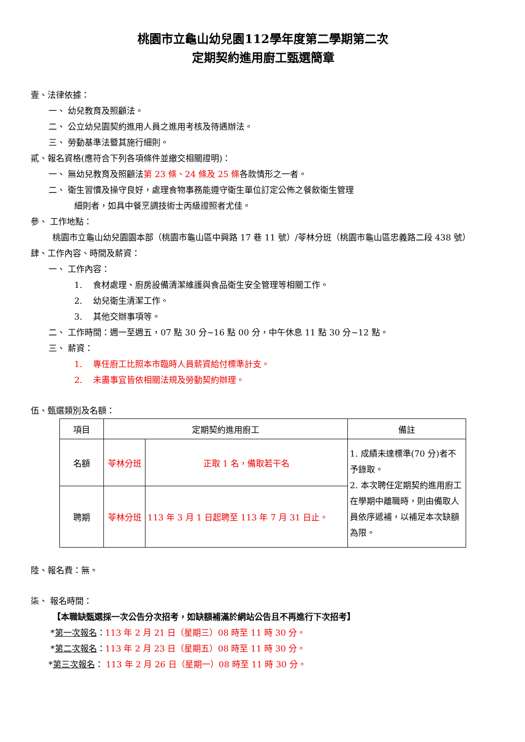桃園市立龜山幼兒園112學年度第二學期第二次
定期契約進用廚工甄選簡章
壹、法律依據：
一、 幼兒教育及照顧法。
二、 公立幼兒園契約進用人員之進用考核及待遇辦法。
三、 勞動基準法暨其施行細則。
貳、報名資格(應符合下列各項條件並繳交相關證明)：
一、 無幼兒教育及照顧法第 23 條、24 條及 25 條各款情形之一者。
二、 衛生習慣及操守良好，處理食物事務能遵守衛生單位訂定公佈之餐飲衛生管理
細則者，如具中餐烹調技術士丙級證照者尤佳。
參、 工作地點：
桃園市立龜山幼兒園園本部（桃園市龜山區中興路 17 巷 11 號）/苓林分班（桃園市龜山區忠義路二段 438 號）
肆、工作內容、時間及薪資：
一、 工作內容：
1. 食材處理、廚房設備清潔維護與食品衛生安全管理等相關工作。
2. 幼兒衛生清潔工作。
3. 其他交辦事項等。
二、 工作時間：週一至週五，07 點 30 分~16 點 00 分，中午休息 11 點 30 分~12 點。
三、 薪資：
1. 專任廚工比照本市臨時人員薪資給付標準計支。
2. 未盡事宜皆依相關法規及勞動契約辦理。
伍、甄選類別及名額：
| 項目 | 定期契約進用廚工 | | 備註 |
| 名額 | 苓林分班 | 正取 1 名，備取若干名 | 1. 成績未達標準(70 分)者不予錄取。 2. 本次聘任定期契約進用廚工在學期中離職時，則由備取人員依序遞補，以補足本次缺額為限。 |
| 聘期 | 苓林分班 | 113 年 3 月 1 日起聘至 113 年 7 月 31 日止。 | |
陸、報名費：無。
柒、 報名時間：
【本職缺甄選採一次公告分次招考，如缺額補滿於網站公告且不再進行下次招考】
*第一次報名：113 年 2 月 21 日（星期三）08 時至 11 時 30 分。
*第二次報名：113 年 2 月 23 日（星期五）08 時至 11 時 30 分。
*第三次報名： 113 年 2 月 26 日（星期一）08 時至 11 時 30 分。